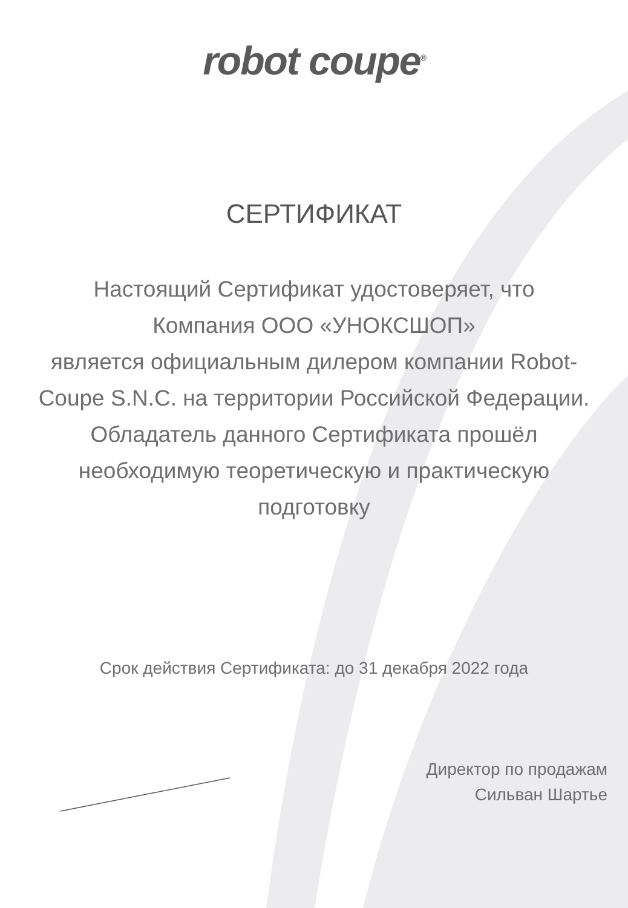robot coupe<sup>®</sup>
СЕРТИФИКАТ
Настоящий Сертификат удостоверяет, что
Компания ООО «УНОКСШОП»
является официальным дилером компании Robot-Coupe S.N.C. на территории Российской Федерации.
Обладатель данного Сертификата прошёл необходимую теоретическую и практическую подготовку
Срок действия Сертификата: до 31 декабря 2022 года
Директор по продажам
Сильван Шартье